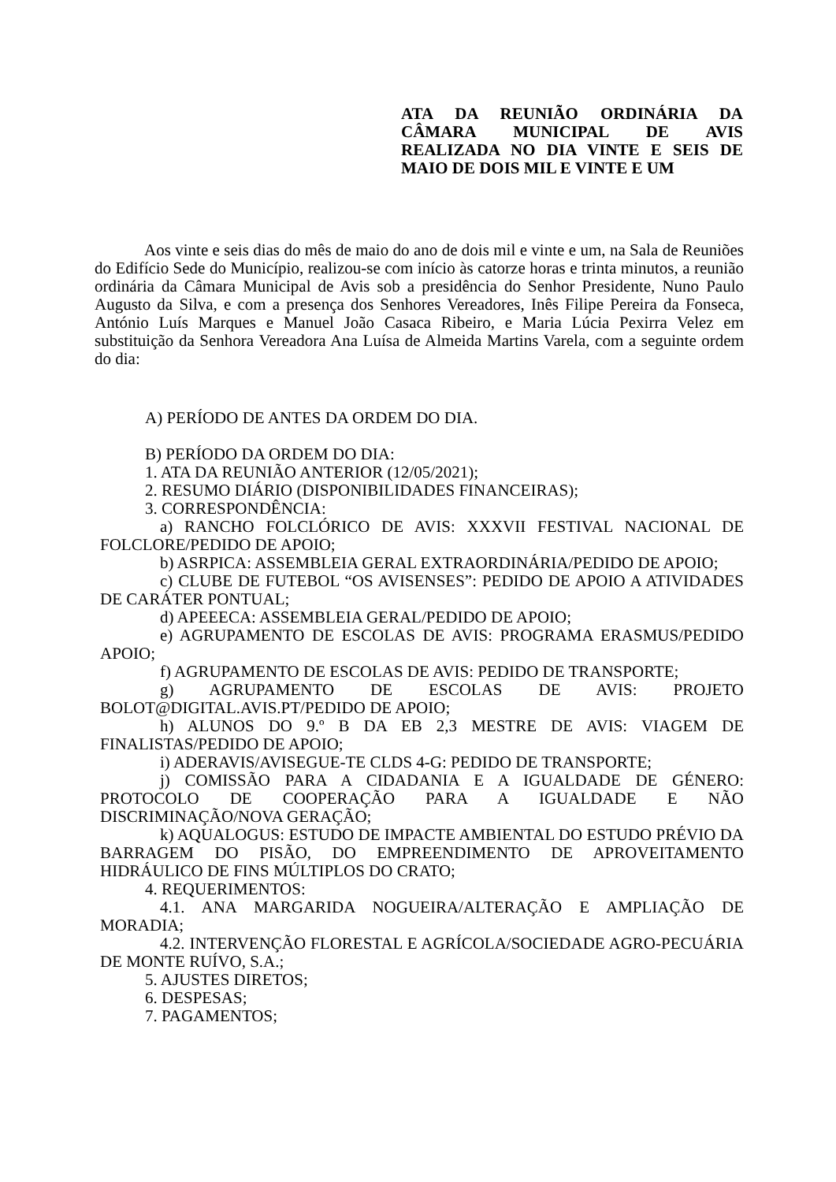ATA DA REUNIÃO ORDINÁRIA DA
CÂMARA MUNICIPAL DE AVIS
REALIZADA NO DIA VINTE E SEIS DE
MAIO DE DOIS MIL E VINTE E UM
Aos vinte e seis dias do mês de maio do ano de dois mil e vinte e um, na Sala de Reuniões do Edifício Sede do Município, realizou-se com início às catorze horas e trinta minutos, a reunião ordinária da Câmara Municipal de Avis sob a presidência do Senhor Presidente, Nuno Paulo Augusto da Silva, e com a presença dos Senhores Vereadores, Inês Filipe Pereira da Fonseca, António Luís Marques e Manuel João Casaca Ribeiro, e Maria Lúcia Pexirra Velez em substituição da Senhora Vereadora Ana Luísa de Almeida Martins Varela, com a seguinte ordem do dia:
A) PERÍODO DE ANTES DA ORDEM DO DIA.
B) PERÍODO DA ORDEM DO DIA:
1. ATA DA REUNIÃO ANTERIOR (12/05/2021);
2. RESUMO DIÁRIO (DISPONIBILIDADES FINANCEIRAS);
3. CORRESPONDÊNCIA:
a) RANCHO FOLCLÓRICO DE AVIS: XXXVII FESTIVAL NACIONAL DE FOLCLORE/PEDIDO DE APOIO;
b) ASRPICA: ASSEMBLEIA GERAL EXTRAORDINÁRIA/PEDIDO DE APOIO;
c) CLUBE DE FUTEBOL “OS AVISENSES”: PEDIDO DE APOIO A ATIVIDADES DE CARÁTER PONTUAL;
d) APEEECA: ASSEMBLEIA GERAL/PEDIDO DE APOIO;
e) AGRUPAMENTO DE ESCOLAS DE AVIS: PROGRAMA ERASMUS/PEDIDO APOIO;
f) AGRUPAMENTO DE ESCOLAS DE AVIS: PEDIDO DE TRANSPORTE;
g) AGRUPAMENTO DE ESCOLAS DE AVIS: PROJETO BOLOT@DIGITAL.AVIS.PT/PEDIDO DE APOIO;
h) ALUNOS DO 9.º B DA EB 2,3 MESTRE DE AVIS: VIAGEM DE FINALISTAS/PEDIDO DE APOIO;
i) ADERAVIS/AVISEGUE-TE CLDS 4-G: PEDIDO DE TRANSPORTE;
j) COMISSÃO PARA A CIDADANIA E A IGUALDADE DE GÉNERO: PROTOCOLO DE COOPERAÇÃO PARA A IGUALDADE E NÃO DISCRIMINAÇÃO/NOVA GERAÇÃO;
k) AQUALOGUS: ESTUDO DE IMPACTE AMBIENTAL DO ESTUDO PRÉVIO DA BARRAGEM DO PISÃO, DO EMPREENDIMENTO DE APROVEITAMENTO HIDRÁULICO DE FINS MÚLTIPLOS DO CRATO;
4. REQUERIMENTOS:
4.1. ANA MARGARIDA NOGUEIRA/ALTERAÇÃO E AMPLIAÇÃO DE MORADIA;
4.2. INTERVENÇÃO FLORESTAL E AGRÍCOLA/SOCIEDADE AGRO-PECUÁRIA DE MONTE RUÍVO, S.A.;
5. AJUSTES DIRETOS;
6. DESPESAS;
7. PAGAMENTOS;